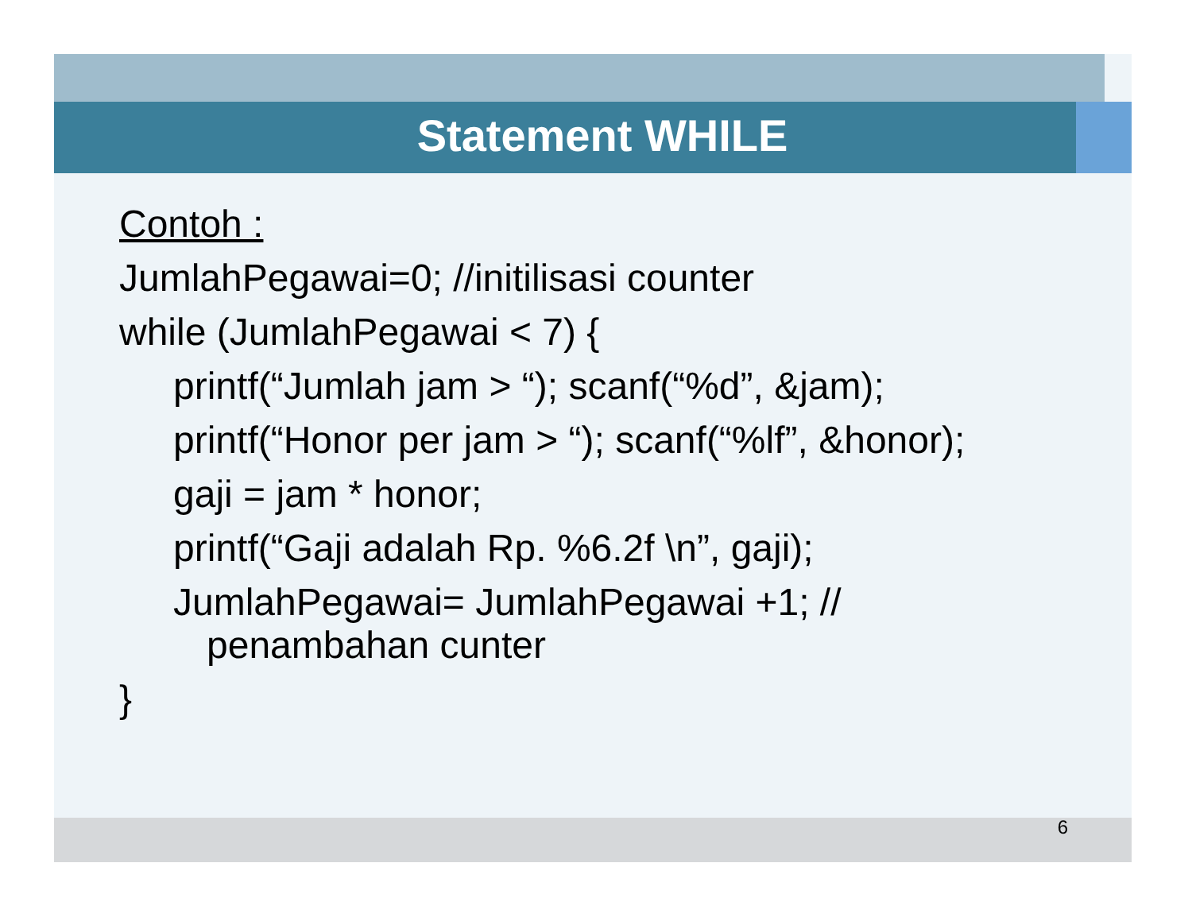Statement WHILE
Contoh :
JumlahPegawai=0; //initilisasi counter
while (JumlahPegawai < 7) {
printf(“Jumlah jam > “); scanf(“%d”, &jam);
printf(“Honor per jam > “); scanf(“%lf”, &honor);
gaji = jam * honor;
printf(“Gaji adalah Rp. %6.2f \n”, gaji);
JumlahPegawai= JumlahPegawai +1; //
penambahan cunter
}
6